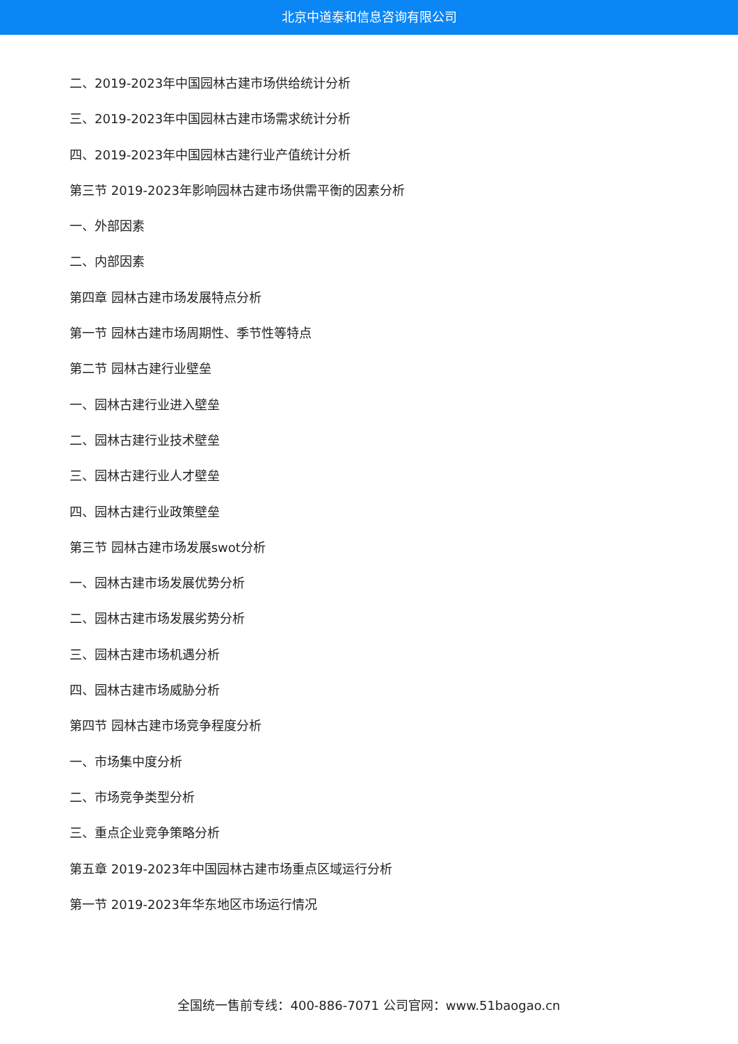北京中道泰和信息咨询有限公司
二、2019-2023年中国园林古建市场供给统计分析
三、2019-2023年中国园林古建市场需求统计分析
四、2019-2023年中国园林古建行业产值统计分析
第三节 2019-2023年影响园林古建市场供需平衡的因素分析
一、外部因素
二、内部因素
第四章 园林古建市场发展特点分析
第一节 园林古建市场周期性、季节性等特点
第二节 园林古建行业壁垒
一、园林古建行业进入壁垒
二、园林古建行业技术壁垒
三、园林古建行业人才壁垒
四、园林古建行业政策壁垒
第三节 园林古建市场发展swot分析
一、园林古建市场发展优势分析
二、园林古建市场发展劣势分析
三、园林古建市场机遇分析
四、园林古建市场威胁分析
第四节 园林古建市场竞争程度分析
一、市场集中度分析
二、市场竞争类型分析
三、重点企业竞争策略分析
第五章 2019-2023年中国园林古建市场重点区域运行分析
第一节 2019-2023年华东地区市场运行情况
全国统一售前专线：400-886-7071 公司官网：www.51baogao.cn